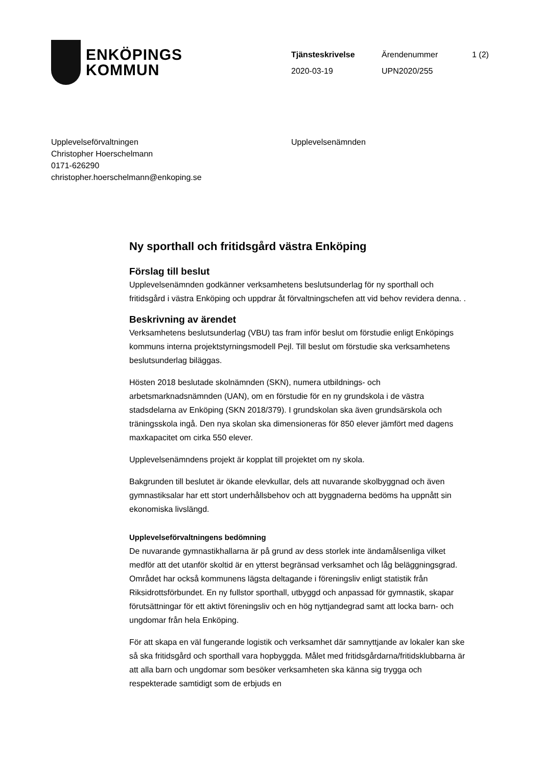ENKÖPINGS
KOMMUN
| Tjänsteskrivelse | Ärendenummer | 1 (2) |
| 2020-03-19 | UPN2020/255 | |
Upplevelseförvaltningen
Christopher Hoerschelmann
0171-626290
christopher.hoerschelmann@enkoping.se
Upplevelsenämnden
Ny sporthall och fritidsgård västra Enköping
Förslag till beslut
Upplevelsenämnden godkänner verksamhetens beslutsunderlag för ny sporthall och fritidsgård i västra Enköping och uppdrar åt förvaltningschefen att vid behov revidera denna. .
Beskrivning av ärendet
Verksamhetens beslutsunderlag (VBU) tas fram inför beslut om förstudie enligt Enköpings kommuns interna projektstyrningsmodell Pejl. Till beslut om förstudie ska verksamhetens beslutsunderlag biläggas.
Hösten 2018 beslutade skolnämnden (SKN), numera utbildnings- och arbetsmarknadsnämnden (UAN), om en förstudie för en ny grundskola i de västra stadsdelarna av Enköping (SKN 2018/379). I grundskolan ska även grundsärskola och träningsskola ingå. Den nya skolan ska dimensioneras för 850 elever jämfört med dagens maxkapacitet om cirka 550 elever.
Upplevelsenämndens projekt är kopplat till projektet om ny skola.
Bakgrunden till beslutet är ökande elevkullar, dels att nuvarande skolbyggnad och även gymnastiksalar har ett stort underhållsbehov och att byggnaderna bedöms ha uppnått sin ekonomiska livslängd.
Upplevelseförvaltningens bedömning
De nuvarande gymnastikhallarna är på grund av dess storlek inte ändamålsenliga vilket medför att det utanför skoltid är en ytterst begränsad verksamhet och låg beläggningsgrad. Området har också kommunens lägsta deltagande i föreningsliv enligt statistik från Riksidrottsförbundet. En ny fullstor sporthall, utbyggd och anpassad för gymnastik, skapar förutsättningar för ett aktivt föreningsliv och en hög nyttjandegrad samt att locka barn- och ungdomar från hela Enköping.
För att skapa en väl fungerande logistik och verksamhet där samnyttjande av lokaler kan ske så ska fritidsgård och sporthall vara hopbyggda. Målet med fritidsgårdarna/fritidsklubbarna är att alla barn och ungdomar som besöker verksamheten ska känna sig trygga och respekterade samtidigt som de erbjuds en